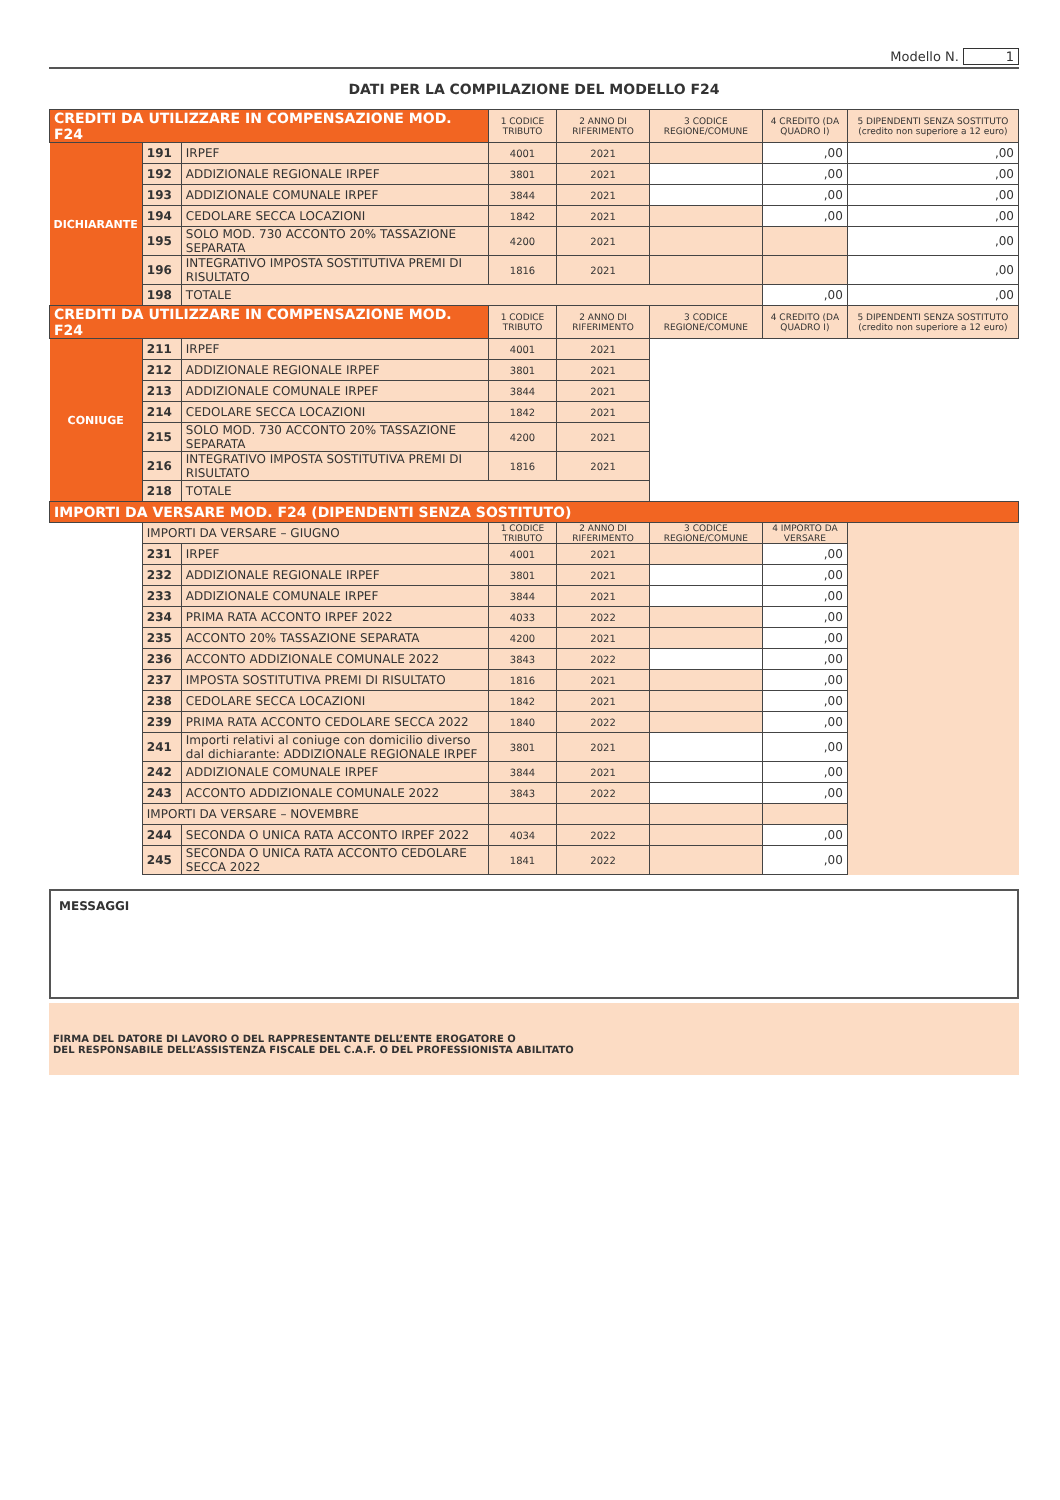Modello N. 1
DATI PER LA COMPILAZIONE DEL MODELLO F24
| CREDITI DA UTILIZZARE IN COMPENSAZIONE MOD. F24 | | | 1 CODICE TRIBUTO | 2 ANNO DI RIFERIMENTO | 3 CODICE REGIONE/COMUNE | 4 CREDITO (DA QUADRO I) | 5 DIPENDENTI SENZA SOSTITUTO (credito non superiore a 12 euro) |
| --- | --- | --- | --- | --- | --- | --- | --- |
| DICHIARANTE | 191 | IRPEF | 4001 | 2021 | | ,00 | ,00 |
| | 192 | ADDIZIONALE REGIONALE IRPEF | 3801 | 2021 | | ,00 | ,00 |
| | 193 | ADDIZIONALE COMUNALE IRPEF | 3844 | 2021 | | ,00 | ,00 |
| | 194 | CEDOLARE SECCA LOCAZIONI | 1842 | 2021 | | ,00 | ,00 |
| | 195 | SOLO MOD. 730 ACCONTO 20% TASSAZIONE SEPARATA | 4200 | 2021 | | | ,00 |
| | 196 | INTEGRATIVO IMPOSTA SOSTITUTIVA PREMI DI RISULTATO | 1816 | 2021 | | | ,00 |
| | 198 | TOTALE | | | | ,00 | ,00 |
| CREDITI DA UTILIZZARE IN COMPENSAZIONE MOD. F24 | | | 1 CODICE TRIBUTO | 2 ANNO DI RIFERIMENTO | 3 CODICE REGIONE/COMUNE | 4 CREDITO (DA QUADRO I) | 5 DIPENDENTI SENZA SOSTITUTO (credito non superiore a 12 euro) |
| CONIUGE | 211 | IRPEF | 4001 | 2021 | | | |
| | 212 | ADDIZIONALE REGIONALE IRPEF | 3801 | 2021 | | | |
| | 213 | ADDIZIONALE COMUNALE IRPEF | 3844 | 2021 | | | |
| | 214 | CEDOLARE SECCA LOCAZIONI | 1842 | 2021 | | | |
| | 215 | SOLO MOD. 730 ACCONTO 20% TASSAZIONE SEPARATA | 4200 | 2021 | | | |
| | 216 | INTEGRATIVO IMPOSTA SOSTITUTIVA PREMI DI RISULTATO | 1816 | 2021 | | | |
| | 218 | TOTALE | | | | | |
| IMPORTI DA VERSARE MOD. F24 (DIPENDENTI SENZA SOSTITUTO) | | | | | | | |
| | IMPORTI DA VERSARE – GIUGNO | | 1 CODICE TRIBUTO | 2 ANNO DI RIFERIMENTO | 3 CODICE REGIONE/COMUNE | 4 IMPORTO DA VERSARE | |
| | 231 | IRPEF | 4001 | 2021 | | ,00 | |
| | 232 | ADDIZIONALE REGIONALE IRPEF | 3801 | 2021 | | ,00 | |
| | 233 | ADDIZIONALE COMUNALE IRPEF | 3844 | 2021 | | ,00 | |
| | 234 | PRIMA RATA ACCONTO IRPEF 2022 | 4033 | 2022 | | ,00 | |
| | 235 | ACCONTO 20% TASSAZIONE SEPARATA | 4200 | 2021 | | ,00 | |
| | 236 | ACCONTO ADDIZIONALE COMUNALE 2022 | 3843 | 2022 | | ,00 | |
| | 237 | IMPOSTA SOSTITUTIVA PREMI DI RISULTATO | 1816 | 2021 | | ,00 | |
| | 238 | CEDOLARE SECCA LOCAZIONI | 1842 | 2021 | | ,00 | |
| | 239 | PRIMA RATA ACCONTO CEDOLARE SECCA 2022 | 1840 | 2022 | | ,00 | |
| | 241 | Importi relativi al coniuge con domicilio diverso dal dichiarante: ADDIZIONALE REGIONALE IRPEF | 3801 | 2021 | | ,00 | |
| | 242 | ADDIZIONALE COMUNALE IRPEF | 3844 | 2021 | | ,00 | |
| | 243 | ACCONTO ADDIZIONALE COMUNALE 2022 | 3843 | 2022 | | ,00 | |
| | IMPORTI DA VERSARE – NOVEMBRE | | | | | | |
| | 244 | SECONDA O UNICA RATA ACCONTO IRPEF 2022 | 4034 | 2022 | | ,00 | |
| | 245 | SECONDA O UNICA RATA ACCONTO CEDOLARE SECCA 2022 | 1841 | 2022 | | ,00 | |
MESSAGGI
FIRMA DEL DATORE DI LAVORO O DEL RAPPRESENTANTE DELL’ENTE EROGATORE O
DEL RESPONSABILE DELL’ASSISTENZA FISCALE DEL C.A.F. O DEL PROFESSIONISTA ABILITATO